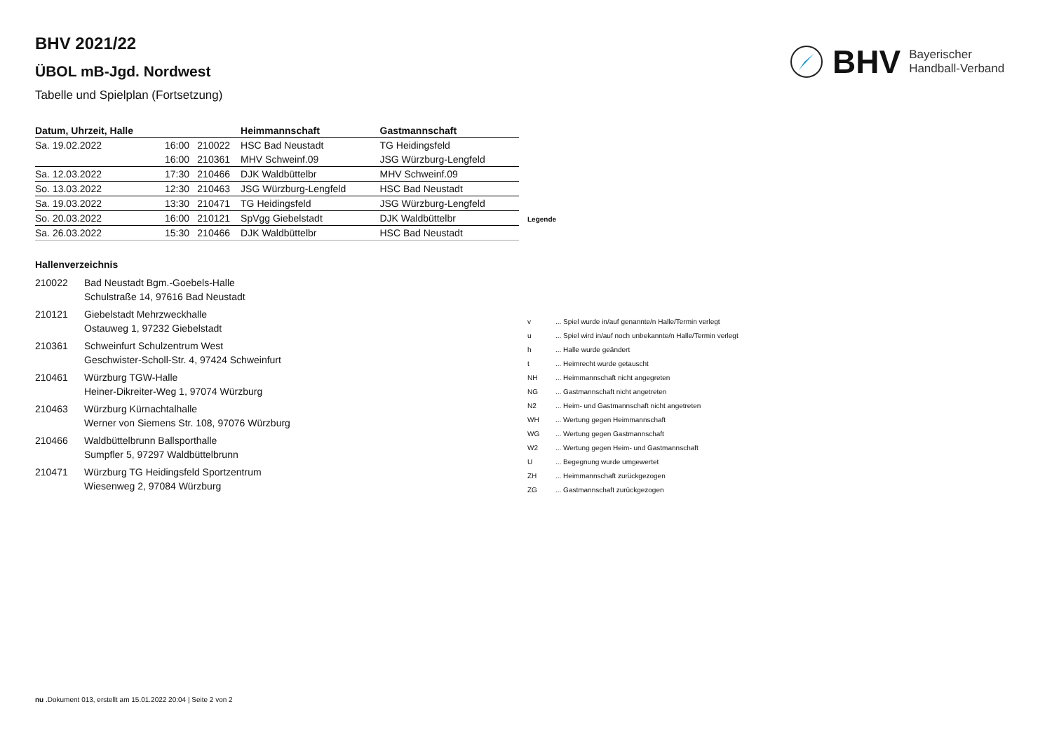BHV Bayerischer
Handball-Verband
BHV 2021/22
ÜBOL mB-Jgd. Nordwest
Tabelle und Spielplan (Fortsetzung)
| Datum, Uhrzeit, Halle | | | Heimmannschaft | Gastmannschaft |
| --- | --- | --- | --- | --- |
| Sa. 19.02.2022 | 16:00 | 210022 | HSC Bad Neustadt | TG Heidingsfeld |
| | 16:00 | 210361 | MHV Schweinf.09 | JSG Würzburg-Lengfeld |
| Sa. 12.03.2022 | 17:30 | 210466 | DJK Waldbüttelbr | MHV Schweinf.09 |
| So. 13.03.2022 | 12:30 | 210463 | JSG Würzburg-Lengfeld | HSC Bad Neustadt |
| Sa. 19.03.2022 | 13:30 | 210471 | TG Heidingsfeld | JSG Würzburg-Lengfeld |
| So. 20.03.2022 | 16:00 | 210121 | SpVgg Giebelstadt | DJK Waldbüttelbr |
| Sa. 26.03.2022 | 15:30 | 210466 | DJK Waldbüttelbr | HSC Bad Neustadt |
Hallenverzeichnis
210022 Bad Neustadt Bgm.-Goebels-Halle
Schulstraße 14, 97616 Bad Neustadt
210121 Giebelstadt Mehrzweckhalle
Ostauweg 1, 97232 Giebelstadt
210361 Schweinfurt Schulzentrum West
Geschwister-Scholl-Str. 4, 97424 Schweinfurt
210461 Würzburg TGW-Halle
Heiner-Dikreiter-Weg 1, 97074 Würzburg
210463 Würzburg Kürnachtalhalle
Werner von Siemens Str. 108, 97076 Würzburg
210466 Waldbüttelbrunn Ballsporthalle
Sumpfler 5, 97297 Waldbüttelbrunn
210471 Würzburg TG Heidingsfeld Sportzentrum
Wiesenweg 2, 97084 Würzburg
| Legende | |
| --- | --- |
| v | ... Spiel wurde in/auf genannte/n Halle/Termin verlegt |
| u | ... Spiel wird in/auf noch unbekannte/n Halle/Termin verlegt |
| h | ... Halle wurde geändert |
| t | ... Heimrecht wurde getauscht |
| NH | ... Heimmannschaft nicht angegreten |
| NG | ... Gastmannschaft nicht angetreten |
| N2 | ... Heim- und Gastmannschaft nicht angetreten |
| WH | ... Wertung gegen Heimmannschaft |
| WG | ... Wertung gegen Gastmannschaft |
| W2 | ... Wertung gegen Heim- und Gastmannschaft |
| U | ... Begegnung wurde umgewertet |
| ZH | ... Heimmannschaft zurückgezogen |
| ZG | ... Gastmannschaft zurückgezogen |
nu .Dokument 013, erstellt am 15.01.2022 20:04 | Seite 2 von 2